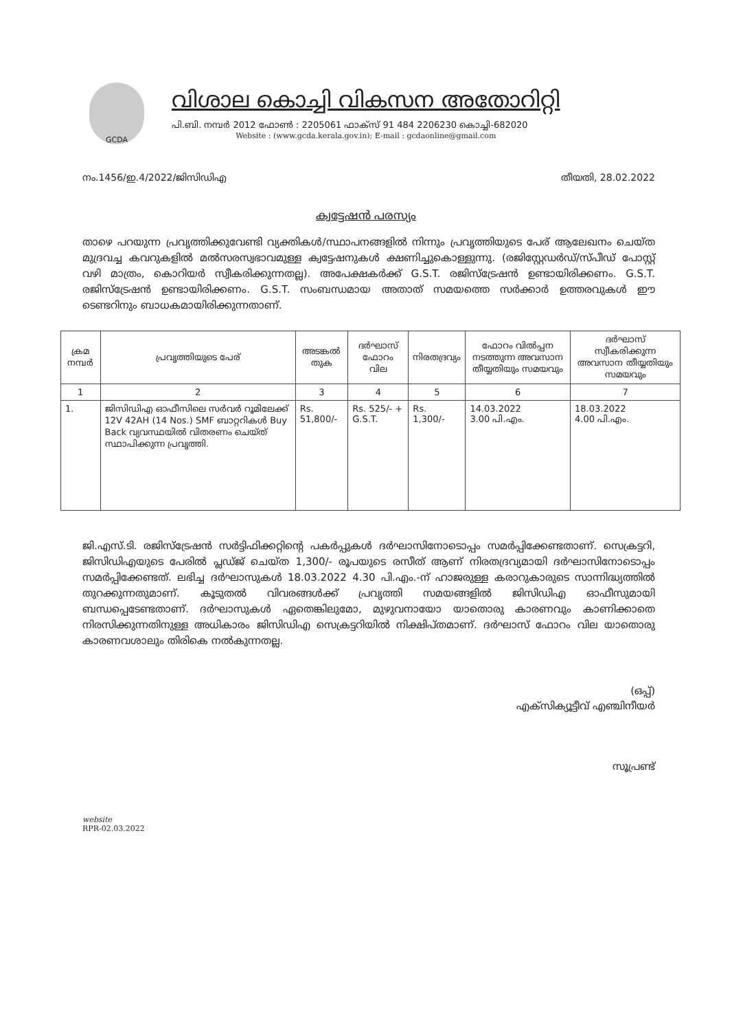GCDA
വിശാല കൊച്ചി വികസന അതോറിറ്റി
പി.ബി. നമ്പർ 2012 ഫോൺ : 2205061 ഫാക്സ് 91 484 2206230 കൊച്ചി-682020
Website : (www.gcda.kerala.gov.in); E-mail : gcdaonline@gmail.com
നം.1456/ഇ.4/2022/ജിസിഡിഎ തീയതി, 28.02.2022
ക്വട്ടേഷൻ പരസ്യം
താഴെ പറയുന്ന പ്രവൃത്തിക്കുവേണ്ടി വ്യക്തികൾ/സ്ഥാപനങ്ങളിൽ നിന്നും പ്രവൃത്തിയുടെ പേര് ആലേഖനം ചെയ്ത മുദ്രവച്ച കവറുകളിൽ മൽസരസ്വഭാവമുള്ള ക്വട്ടേഷനുകൾ ക്ഷണിച്ചുകൊള്ളുന്നു. (രജിസ്റ്റേഡർഡ്/സ്പീഡ് പോസ്റ്റ് വഴി മാത്രം, കൊറിയർ സ്വീകരിക്കുന്നതല്ല). അപേക്ഷകർക്ക് G.S.T. രജിസ്ട്രേഷൻ ഉണ്ടായിരിക്കണം. G.S.T. രജിസ്ട്രേഷൻ ഉണ്ടായിരിക്കണം. G.S.T. സംബന്ധമായ അതാത് സമയത്തെ സർക്കാർ ഉത്തരവുകൾ ഈ ടെണ്ടറിനും ബാധകമായിരിക്കുന്നതാണ്.
| ക്രമ നമ്പർ | പ്രവൃത്തിയുടെ പേര് | അടങ്കൽ തുക | ദർഘാസ് ഫോറം വില | നിരതദ്രവ്യം | ഫോറം വിൽപ്പന നടത്തുന്ന അവസാന തീയ്യതിയും സമയവും | ദർഘാസ് സ്വീകരിക്കുന്ന അവസാന തീയ്യതിയും സമയവും |
| --- | --- | --- | --- | --- | --- | --- |
| 1 | 2 | 3 | 4 | 5 | 6 | 7 |
| 1. | ജിസിഡിഎ ഓഫീസിലെ സർവർ റൂമിലേക്ക് 12V 42AH (14 Nos.) SMF ബാറ്ററികൾ Buy Back വ്യവസ്ഥയിൽ വിതരണം ചെയ്ത് സ്ഥാപിക്കുന്ന പ്രവൃത്തി. | Rs. 51,800/- | Rs. 525/- + G.S.T. | Rs. 1,300/- | 14.03.2022 3.00 പി.എം. | 18.03.2022 4.00 പി.എം. |
ജി.എസ്.ടി. രജിസ്ട്രേഷൻ സർട്ടിഫിക്കറ്റിന്റെ പകർപ്പുകൾ ദർഘാസിനോടൊപ്പം സമർപ്പിക്കേണ്ടതാണ്. സെക്രട്ടറി, ജിസിഡിഎയുടെ പേരിൽ പ്ലഡ്ജ് ചെയ്ത 1,300/- രൂപയുടെ രസീത് ആണ് നിരതദ്രവ്യമായി ദർഘാസിനോടൊപ്പം സമർപ്പിക്കേണ്ടത്. ലഭിച്ച ദർഘാസുകൾ 18.03.2022 4.30 പി.എം.-ന് ഹാജരുള്ള കരാറുകാരുടെ സാന്നിദ്ധ്യത്തിൽ തുറക്കുന്നതുമാണ്. കൂടുതൽ വിവരങ്ങൾക്ക് പ്രവൃത്തി സമയങ്ങളിൽ ജിസിഡിഎ ഓഫീസുമായി ബന്ധപ്പെടേണ്ടതാണ്. ദർഘാസുകൾ ഏതെങ്കിലുമോ, മുഴുവനായോ യാതൊരു കാരണവും കാണിക്കാതെ നിരസിക്കുന്നതിനുള്ള അധികാരം ജിസിഡിഎ സെക്രട്ടറിയിൽ നിക്ഷിപ്തമാണ്. ദർഘാസ് ഫോറം വില യാതൊരു കാരണവശാലും തിരികെ നൽകുന്നതല്ല.
(ഒപ്പ്)
എക്സിക്യൂട്ടീവ് എഞ്ചിനീയർ
സൂപ്രണ്ട്
website
RPR-02.03.2022